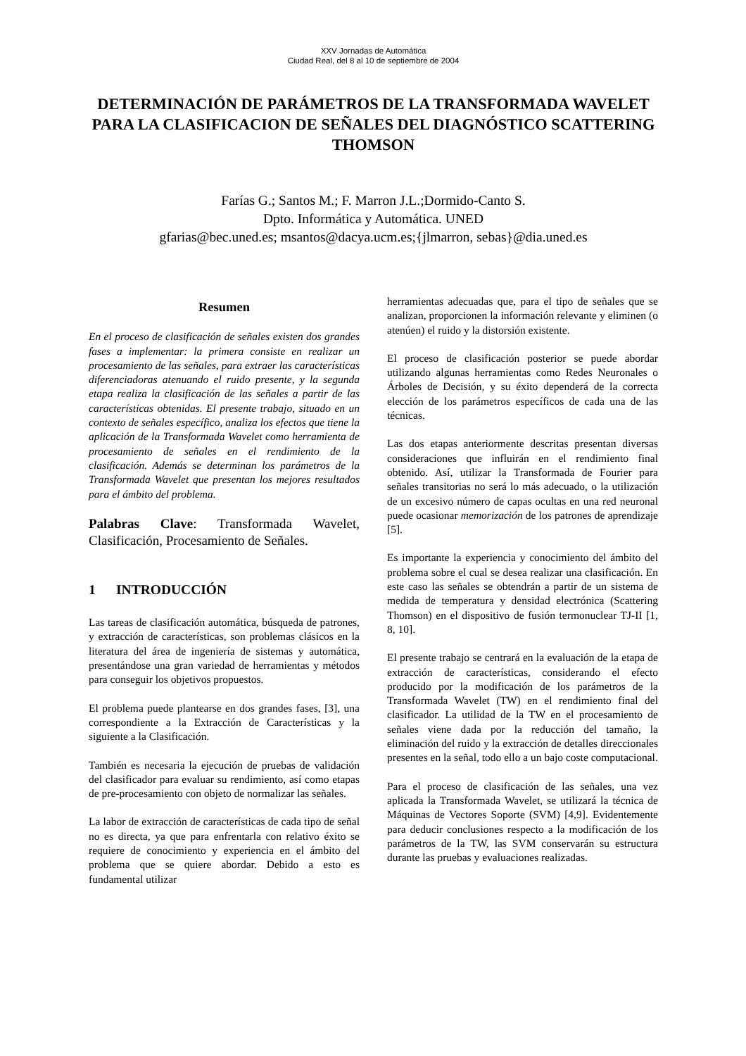XXV Jornadas de Automática
Ciudad Real, del 8 al 10 de septiembre de 2004
DETERMINACIÓN DE PARÁMETROS DE LA TRANSFORMADA WAVELET PARA LA CLASIFICACION DE SEÑALES DEL DIAGNÓSTICO SCATTERING THOMSON
Farías G.; Santos M.; F. Marron J.L.;Dormido-Canto S.
Dpto. Informática y Automática. UNED
gfarias@bec.uned.es; msantos@dacya.ucm.es;{jlmarron, sebas}@dia.uned.es
Resumen
En el proceso de clasificación de señales existen dos grandes fases a implementar: la primera consiste en realizar un procesamiento de las señales, para extraer las características diferenciadoras atenuando el ruido presente, y la segunda etapa realiza la clasificación de las señales a partir de las características obtenidas. El presente trabajo, situado en un contexto de señales específico, analiza los efectos que tiene la aplicación de la Transformada Wavelet como herramienta de procesamiento de señales en el rendimiento de la clasificación. Además se determinan los parámetros de la Transformada Wavelet que presentan los mejores resultados para el ámbito del problema.
Palabras Clave: Transformada Wavelet, Clasificación, Procesamiento de Señales.
1 INTRODUCCIÓN
Las tareas de clasificación automática, búsqueda de patrones, y extracción de características, son problemas clásicos en la literatura del área de ingeniería de sistemas y automática, presentándose una gran variedad de herramientas y métodos para conseguir los objetivos propuestos.
El problema puede plantearse en dos grandes fases, [3], una correspondiente a la Extracción de Características y la siguiente a la Clasificación.
También es necesaria la ejecución de pruebas de validación del clasificador para evaluar su rendimiento, así como etapas de pre-procesamiento con objeto de normalizar las señales.
La labor de extracción de características de cada tipo de señal no es directa, ya que para enfrentarla con relativo éxito se requiere de conocimiento y experiencia en el ámbito del problema que se quiere abordar. Debido a esto es fundamental utilizar
herramientas adecuadas que, para el tipo de señales que se analizan, proporcionen la información relevante y eliminen (o atenúen) el ruido y la distorsión existente.
El proceso de clasificación posterior se puede abordar utilizando algunas herramientas como Redes Neuronales o Árboles de Decisión, y su éxito dependerá de la correcta elección de los parámetros específicos de cada una de las técnicas.
Las dos etapas anteriormente descritas presentan diversas consideraciones que influirán en el rendimiento final obtenido. Así, utilizar la Transformada de Fourier para señales transitorias no será lo más adecuado, o la utilización de un excesivo número de capas ocultas en una red neuronal puede ocasionar memorización de los patrones de aprendizaje [5].
Es importante la experiencia y conocimiento del ámbito del problema sobre el cual se desea realizar una clasificación. En este caso las señales se obtendrán a partir de un sistema de medida de temperatura y densidad electrónica (Scattering Thomson) en el dispositivo de fusión termonuclear TJ-II [1, 8, 10].
El presente trabajo se centrará en la evaluación de la etapa de extracción de características, considerando el efecto producido por la modificación de los parámetros de la Transformada Wavelet (TW) en el rendimiento final del clasificador. La utilidad de la TW en el procesamiento de señales viene dada por la reducción del tamaño, la eliminación del ruido y la extracción de detalles direccionales presentes en la señal, todo ello a un bajo coste computacional.
Para el proceso de clasificación de las señales, una vez aplicada la Transformada Wavelet, se utilizará la técnica de Máquinas de Vectores Soporte (SVM) [4,9]. Evidentemente para deducir conclusiones respecto a la modificación de los parámetros de la TW, las SVM conservarán su estructura durante las pruebas y evaluaciones realizadas.